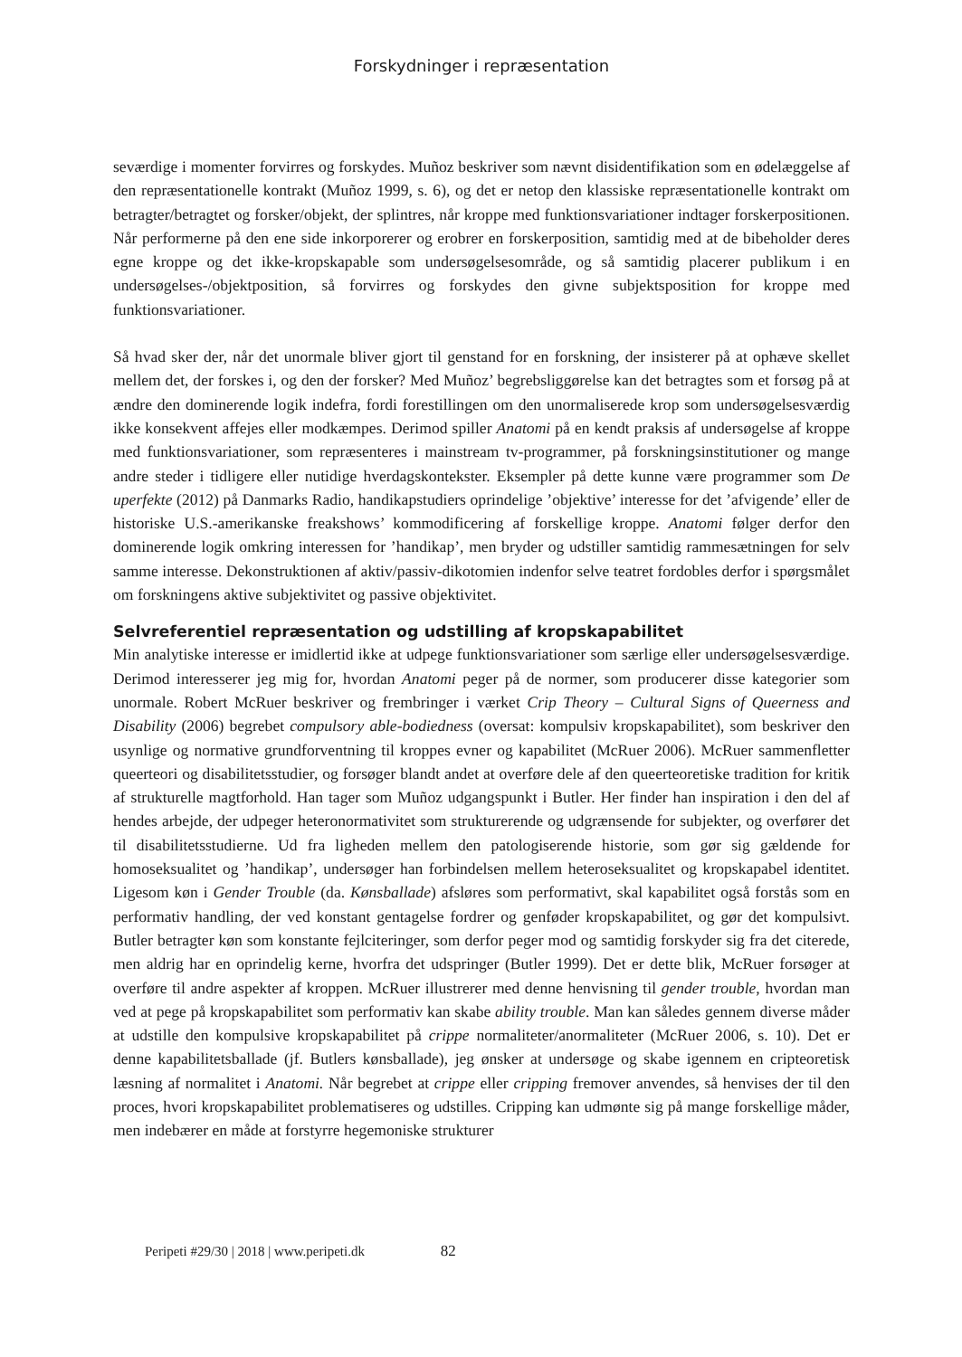Forskydninger i repræsentation
seværdige i momenter forvirres og forskydes. Muñoz beskriver som nævnt disidentifikation som en ødelæggelse af den repræsentationelle kontrakt (Muñoz 1999, s. 6), og det er netop den klassiske repræsentationelle kontrakt om betragter/betragtet og forsker/objekt, der splintres, når kroppe med funktionsvariationer indtager forskerpositionen. Når performerne på den ene side inkorporerer og erobrer en forskerposition, samtidig med at de bibeholder deres egne kroppe og det ikke-kropskapable som undersøgelsesområde, og så samtidig placerer publikum i en undersøgelses-/objektposition, så forvirres og forskydes den givne subjektsposition for kroppe med funktionsvariationer.
Så hvad sker der, når det unormale bliver gjort til genstand for en forskning, der insisterer på at ophæve skellet mellem det, der forskes i, og den der forsker? Med Muñoz’ begrebsliggørelse kan det betragtes som et forsøg på at ændre den dominerende logik indefra, fordi forestillingen om den unormaliserede krop som undersøgelsesværdig ikke konsekvent affejes eller modkæmpes. Derimod spiller Anatomi på en kendt praksis af undersøgelse af kroppe med funktionsvariationer, som repræsenteres i mainstream tv-programmer, på forskningsinstitutioner og mange andre steder i tidligere eller nutidige hverdagskontekster. Eksempler på dette kunne være programmer som De uperfekte (2012) på Danmarks Radio, handikapstudiers oprindelige ’objektive’ interesse for det ’afvigende’ eller de historiske U.S.-amerikanske freakshows’ kommodificering af forskellige kroppe. Anatomi følger derfor den dominerende logik omkring interessen for ’handikap’, men bryder og udstiller samtidig rammesætningen for selv samme interesse. Dekonstruktionen af aktiv/passiv-dikotomien indenfor selve teatret fordobles derfor i spørgsmålet om forskningens aktive subjektivitet og passive objektivitet.
Selvreferentiel repræsentation og udstilling af kropskapabilitet
Min analytiske interesse er imidlertid ikke at udpege funktionsvariationer som særlige eller undersøgelsesværdige. Derimod interesserer jeg mig for, hvordan Anatomi peger på de normer, som producerer disse kategorier som unormale. Robert McRuer beskriver og frembringer i værket Crip Theory – Cultural Signs of Queerness and Disability (2006) begrebet compulsory able-bodiedness (oversat: kompulsiv kropskapabilitet), som beskriver den usynlige og normative grundforventning til kroppes evner og kapabilitet (McRuer 2006). McRuer sammenfletter queerteori og disabilitetsstudier, og forsøger blandt andet at overføre dele af den queerteoretiske tradition for kritik af strukturelle magtforhold. Han tager som Muñoz udgangspunkt i Butler. Her finder han inspiration i den del af hendes arbejde, der udpeger heteronormativitet som strukturerende og udgrænsende for subjekter, og overfører det til disabilitetsstudierne. Ud fra ligheden mellem den patologiserende historie, som gør sig gældende for homoseksualitet og ’handikap’, undersøger han forbindelsen mellem heteroseksualitet og kropskapabel identitet. Ligesom køn i Gender Trouble (da. Kønsballade) afsløres som performativt, skal kapabilitet også forstås som en performativ handling, der ved konstant gentagelse fordrer og genføder kropskapabilitet, og gør det kompulsivt. Butler betragter køn som konstante fejlciteringer, som derfor peger mod og samtidig forskyder sig fra det citerede, men aldrig har en oprindelig kerne, hvorfra det udspringer (Butler 1999). Det er dette blik, McRuer forsøger at overføre til andre aspekter af kroppen. McRuer illustrerer med denne henvisning til gender trouble, hvordan man ved at pege på kropskapabilitet som performativ kan skabe ability trouble. Man kan således gennem diverse måder at udstille den kompulsive kropskapabilitet på crippe normaliteter/anormaliteter (McRuer 2006, s. 10). Det er denne kapabilitetsballade (jf. Butlers kønsballade), jeg ønsker at undersøge og skabe igennem en cripteoretisk læsning af normalitet i Anatomi. Når begrebet at crippe eller cripping fremover anvendes, så henvises der til den proces, hvori kropskapabilitet problematiseres og udstilles. Cripping kan udmønte sig på mange forskellige måder, men indebærer en måde at forstyrre hegemoniske strukturer
Peripeti #29/30 | 2018 | www.peripeti.dk 82